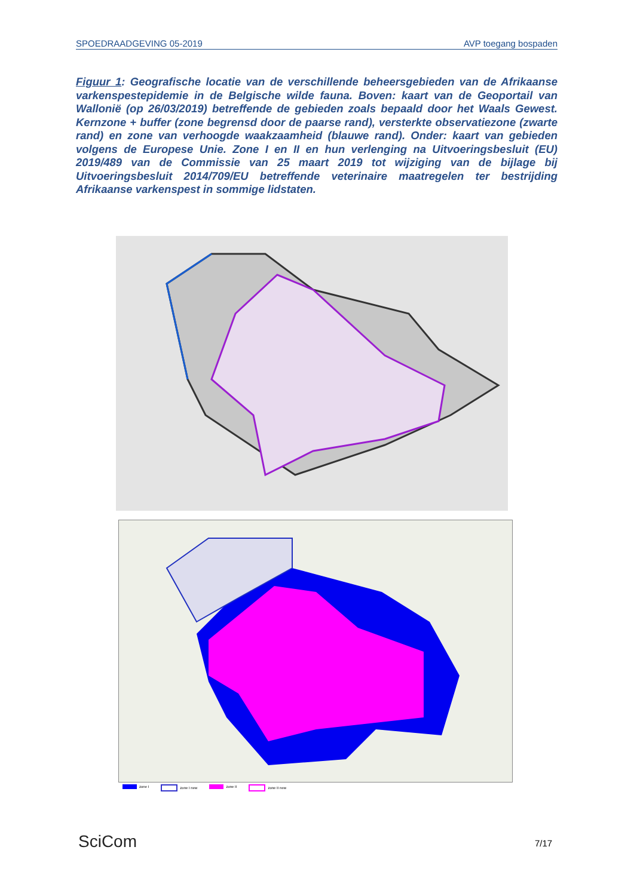SPOEDRAADGEVING 05-2019 AVP toegang bospaden
Figuur 1: Geografische locatie van de verschillende beheersgebieden van de Afrikaanse varkenspestepidemie in de Belgische wilde fauna. Boven: kaart van de Geoportail van Wallonië (op 26/03/2019) betreffende de gebieden zoals bepaald door het Waals Gewest. Kernzone + buffer (zone begrensd door de paarse rand), versterkte observatiezone (zwarte rand) en zone van verhoogde waakzaamheid (blauwe rand). Onder: kaart van gebieden volgens de Europese Unie. Zone I en II en hun verlenging na Uitvoeringsbesluit (EU) 2019/489 van de Commissie van 25 maart 2019 tot wijziging van de bijlage bij Uitvoeringsbesluit 2014/709/EU betreffende veterinaire maatregelen ter bestrijding Afrikaanse varkenspest in sommige lidstaten.
zone I zone I new zone II zone II new
SciCom 7/17